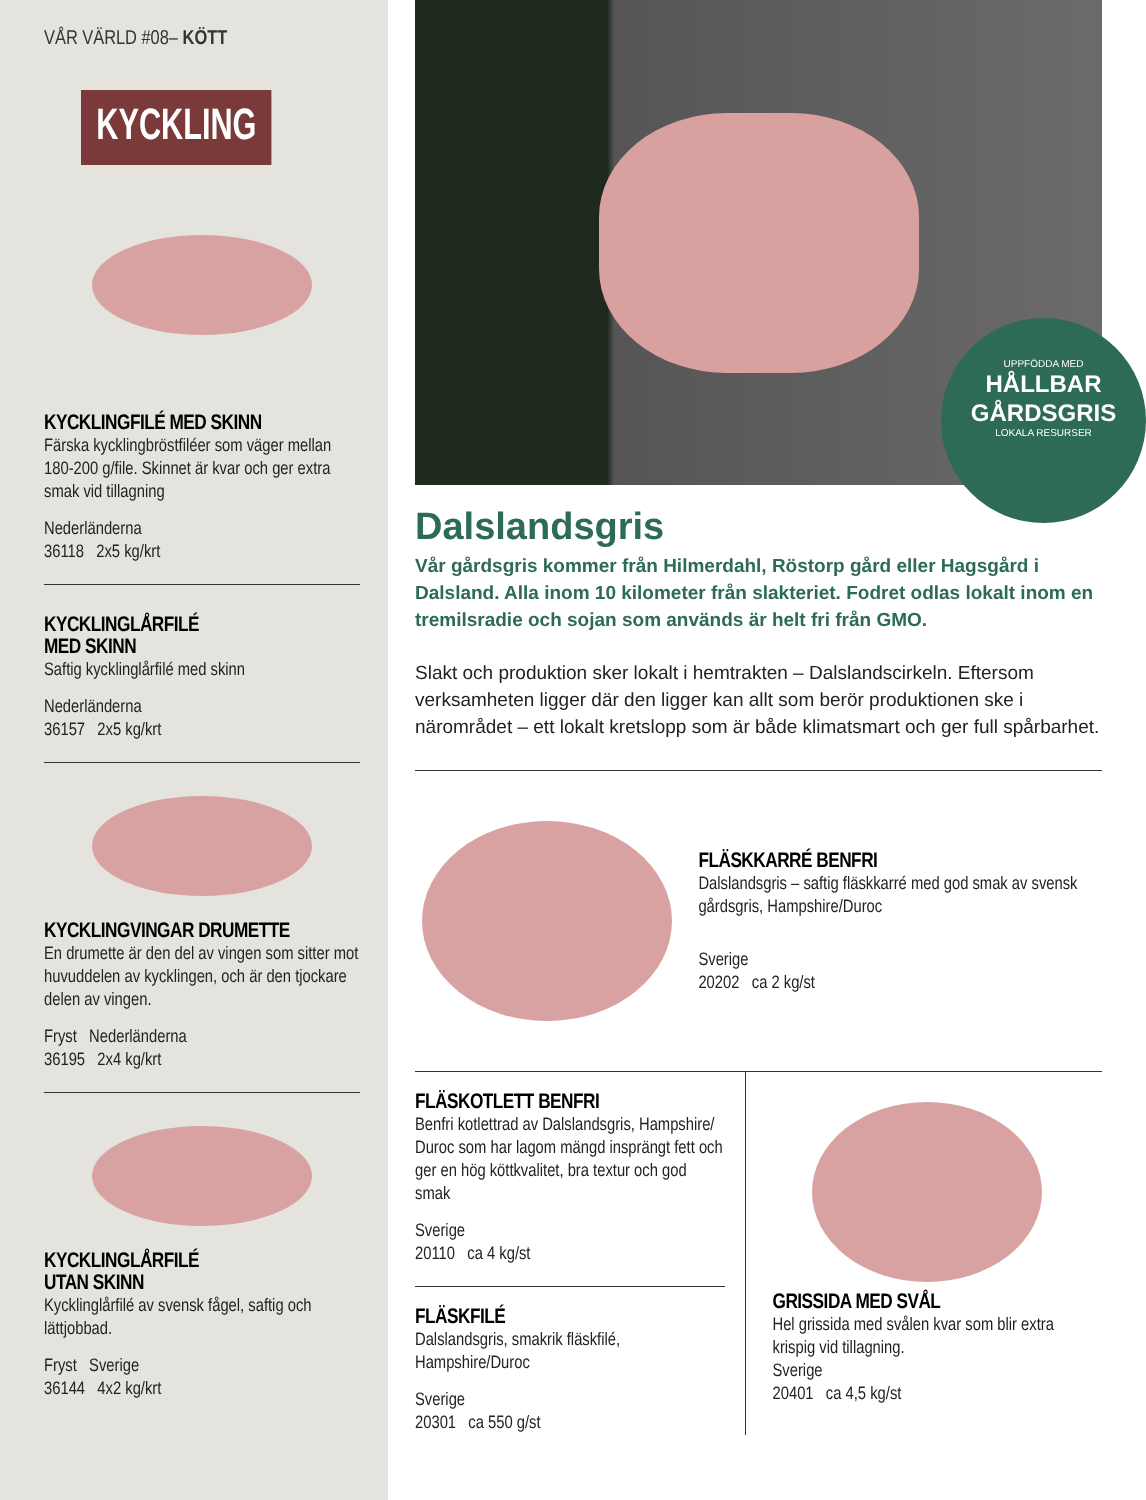VÅR VÄRLD #08– KÖTT
KYCKLING
KYCKLINGFILÉ MED SKINN
Färska kycklingbröstfiléer som väger mellan 180-200 g/file. Skinnet är kvar och ger extra smak vid tillagning
Nederländerna
36118 2x5 kg/krt
KYCKLINGLÅRFILÉ
MED SKINN
Saftig kycklinglårfilé med skinn
Nederländerna
36157 2x5 kg/krt
KYCKLINGVINGAR DRUMETTE
En drumette är den del av vingen som sitter mot huvuddelen av kycklingen, och är den tjockare delen av vingen.
Fryst Nederländerna
36195 2x4 kg/krt
KYCKLINGLÅRFILÉ
UTAN SKINN
Kycklinglårfilé av svensk fågel, saftig och lättjobbad.
Fryst Sverige
36144 4x2 kg/krt
UPPFÖDDA MED
HÅLLBAR GÅRDSGRIS
LOKALA RESURSER
Dalslandsgris
Vår gårdsgris kommer från Hilmerdahl, Röstorp gård eller Hagsgård i Dalsland. Alla inom 10 kilometer från slakteriet. Fodret odlas lokalt inom en tremilsradie och sojan som används är helt fri från GMO.
Slakt och produktion sker lokalt i hemtrakten – Dalslandscirkeln. Eftersom verksamheten ligger där den ligger kan allt som berör produktionen ske i närområdet – ett lokalt kretslopp som är både klimatsmart och ger full spårbarhet.
FLÄSKKARRÉ BENFRI
Dalslandsgris – saftig fläskkarré med god smak av svensk gårdsgris, Hampshire/Duroc
Sverige
20202 ca 2 kg/st
FLÄSKOTLETT BENFRI
Benfri kotlettrad av Dalslandsgris, Hampshire/ Duroc som har lagom mängd insprängt fett och ger en hög köttkvalitet, bra textur och god smak
Sverige
20110 ca 4 kg/st
FLÄSKFILÉ
Dalslandsgris, smakrik fläskfilé, Hampshire/Duroc
Sverige
20301 ca 550 g/st
GRISSIDA MED SVÅL
Hel grissida med svålen kvar som blir extra krispig vid tillagning.
Sverige
20401 ca 4,5 kg/st